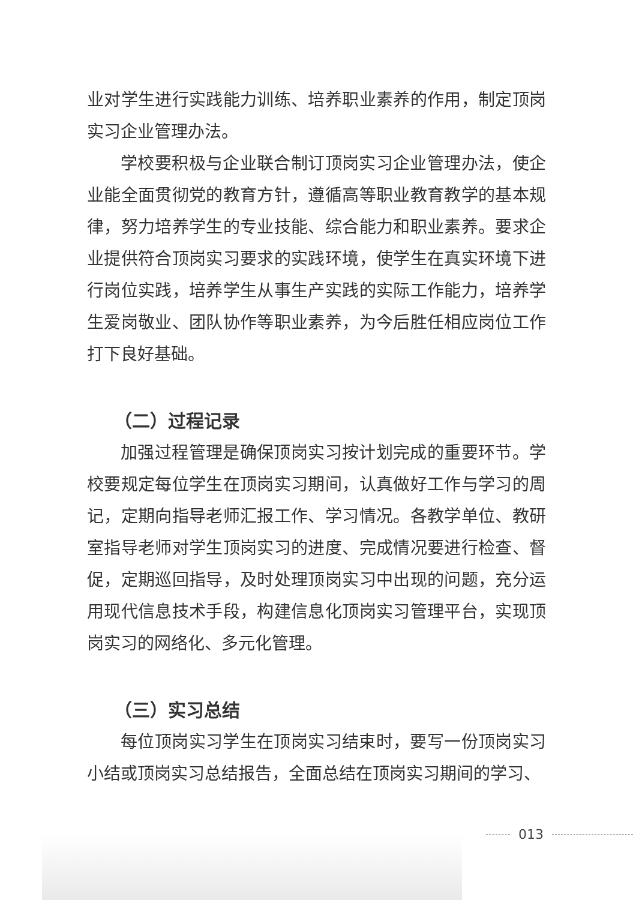业对学生进行实践能力训练、培养职业素养的作用，制定顶岗实习企业管理办法。
学校要积极与企业联合制订顶岗实习企业管理办法，使企业能全面贯彻党的教育方针，遵循高等职业教育教学的基本规律，努力培养学生的专业技能、综合能力和职业素养。要求企业提供符合顶岗实习要求的实践环境，使学生在真实环境下进行岗位实践，培养学生从事生产实践的实际工作能力，培养学生爱岗敬业、团队协作等职业素养，为今后胜任相应岗位工作打下良好基础。
（二）过程记录
加强过程管理是确保顶岗实习按计划完成的重要环节。学校要规定每位学生在顶岗实习期间，认真做好工作与学习的周记，定期向指导老师汇报工作、学习情况。各教学单位、教研室指导老师对学生顶岗实习的进度、完成情况要进行检查、督促，定期巡回指导，及时处理顶岗实习中出现的问题，充分运用现代信息技术手段，构建信息化顶岗实习管理平台，实现顶岗实习的网络化、多元化管理。
（三）实习总结
每位顶岗实习学生在顶岗实习结束时，要写一份顶岗实习小结或顶岗实习总结报告，全面总结在顶岗实习期间的学习、
013